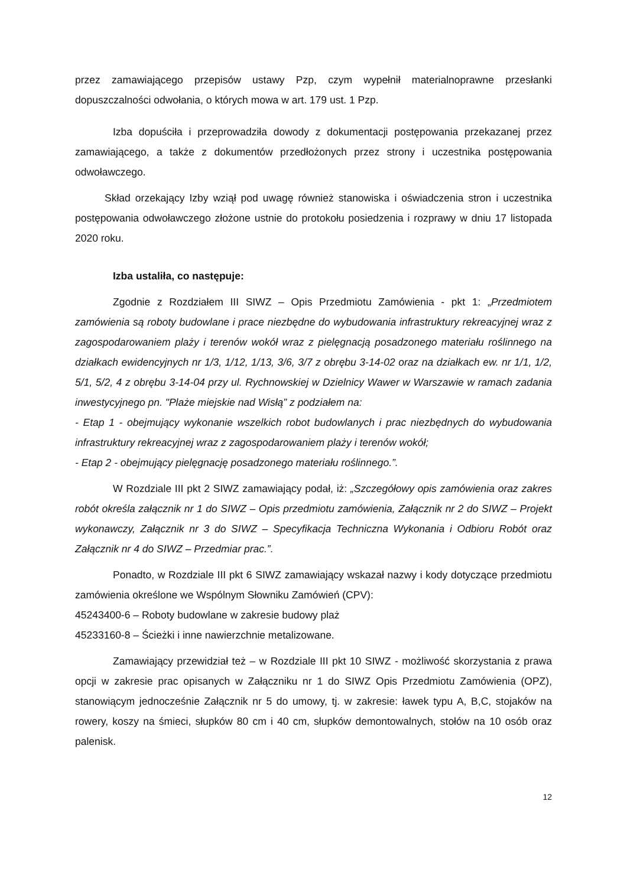przez zamawiającego przepisów ustawy Pzp, czym wypełnił materialnoprawne przesłanki dopuszczalności odwołania, o których mowa w art. 179 ust. 1 Pzp.
Izba dopuściła i przeprowadziła dowody z dokumentacji postępowania przekazanej przez zamawiającego, a także z dokumentów przedłożonych przez strony i uczestnika postępowania odwoławczego.
Skład orzekający Izby wziął pod uwagę również stanowiska i oświadczenia stron i uczestnika postępowania odwoławczego złożone ustnie do protokołu posiedzenia i rozprawy w dniu 17 listopada 2020 roku.
Izba ustaliła, co następuje:
Zgodnie z Rozdziałem III SIWZ – Opis Przedmiotu Zamówienia - pkt 1: „Przedmiotem zamówienia są roboty budowlane i prace niezbędne do wybudowania infrastruktury rekreacyjnej wraz z zagospodarowaniem plaży i terenów wokół wraz z pielęgnacją posadzonego materiału roślinnego na działkach ewidencyjnych nr 1/3, 1/12, 1/13, 3/6, 3/7 z obrębu 3-14-02 oraz na działkach ew. nr 1/1, 1/2, 5/1, 5/2, 4 z obrębu 3-14-04 przy ul. Rychnowskiej w Dzielnicy Wawer w Warszawie w ramach zadania inwestycyjnego pn. "Plaże miejskie nad Wisłą” z podziałem na:
- Etap 1 - obejmujący wykonanie wszelkich robot budowlanych i prac niezbędnych do wybudowania infrastruktury rekreacyjnej wraz z zagospodarowaniem plaży i terenów wokół;
- Etap 2 - obejmujący pielęgnację posadzonego materiału roślinnego.”.
W Rozdziale III pkt 2 SIWZ zamawiający podał, iż: „Szczegółowy opis zamówienia oraz zakres robót określa załącznik nr 1 do SIWZ – Opis przedmiotu zamówienia, Załącznik nr 2 do SIWZ – Projekt wykonawczy, Załącznik nr 3 do SIWZ – Specyfikacja Techniczna Wykonania i Odbioru Robót oraz Załącznik nr 4 do SIWZ – Przedmiar prac.”.
Ponadto, w Rozdziale III pkt 6 SIWZ zamawiający wskazał nazwy i kody dotyczące przedmiotu zamówienia określone we Wspólnym Słowniku Zamówień (CPV):
45243400-6 – Roboty budowlane w zakresie budowy plaż
45233160-8 – Ścieżki i inne nawierzchnie metalizowane.
Zamawiający przewidział też – w Rozdziale III pkt 10 SIWZ - możliwość skorzystania z prawa opcji w zakresie prac opisanych w Załączniku nr 1 do SIWZ Opis Przedmiotu Zamówienia (OPZ), stanowiącym jednocześnie Załącznik nr 5 do umowy, tj. w zakresie: ławek typu A, B,C, stojaków na rowery, koszy na śmieci, słupków 80 cm i 40 cm, słupków demontowalnych, stołów na 10 osób oraz palenisk.
12